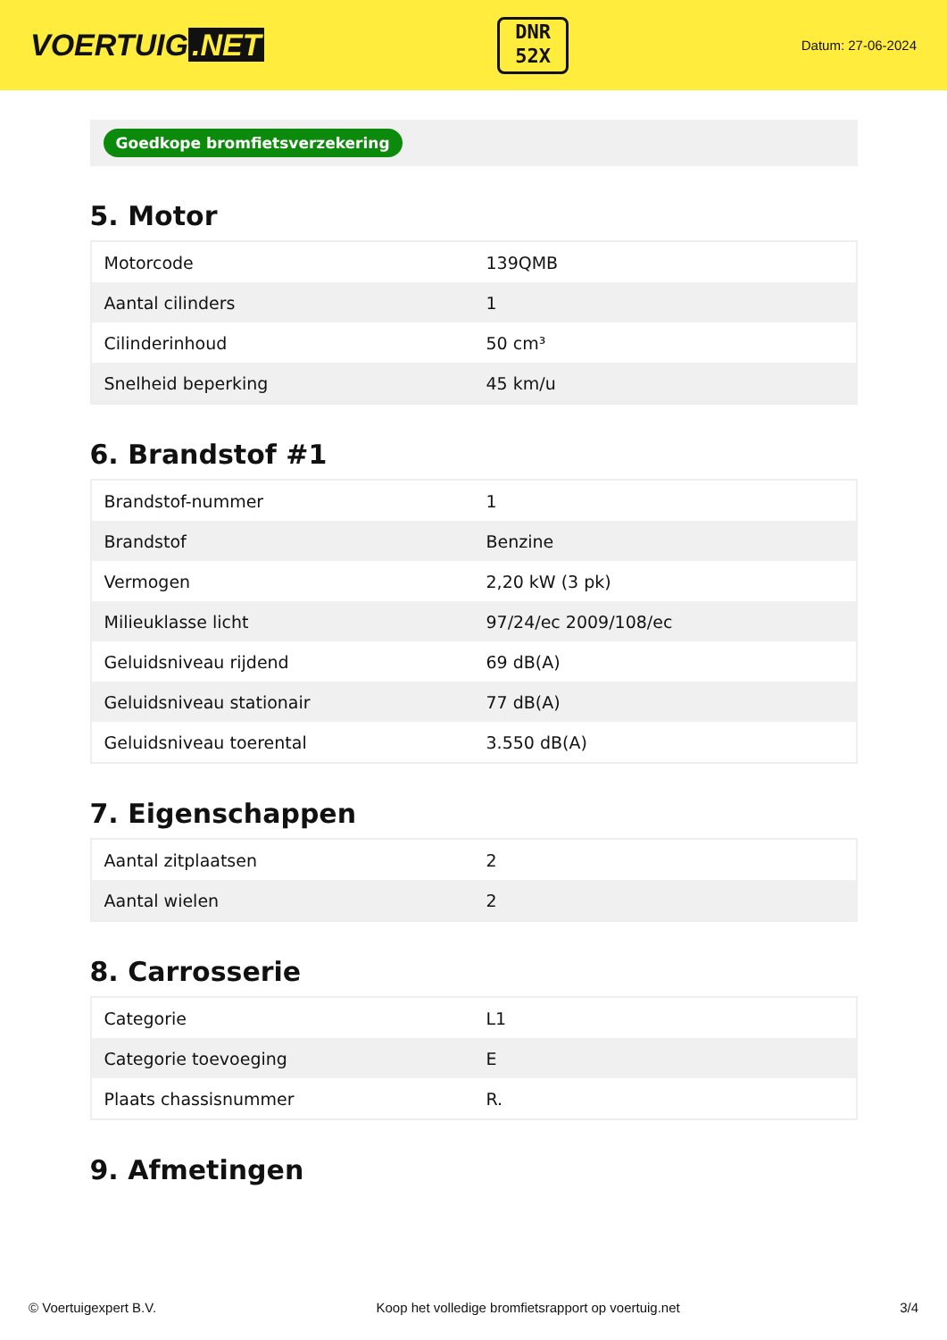VOERTUIG.NET
DNR
52X
Datum: 27-06-2024
Goedkope bromfietsverzekering
5. Motor
| Motorcode | 139QMB |
| Aantal cilinders | 1 |
| Cilinderinhoud | 50 cm³ |
| Snelheid beperking | 45 km/u |
6. Brandstof #1
| Brandstof-nummer | 1 |
| Brandstof | Benzine |
| Vermogen | 2,20 kW (3 pk) |
| Milieuklasse licht | 97/24/ec 2009/108/ec |
| Geluidsniveau rijdend | 69 dB(A) |
| Geluidsniveau stationair | 77 dB(A) |
| Geluidsniveau toerental | 3.550 dB(A) |
7. Eigenschappen
| Aantal zitplaatsen | 2 |
| Aantal wielen | 2 |
8. Carrosserie
| Categorie | L1 |
| Categorie toevoeging | E |
| Plaats chassisnummer | R. |
9. Afmetingen
© Voertuigexpert B.V. Koop het volledige bromfietsrapport op voertuig.net 3/4